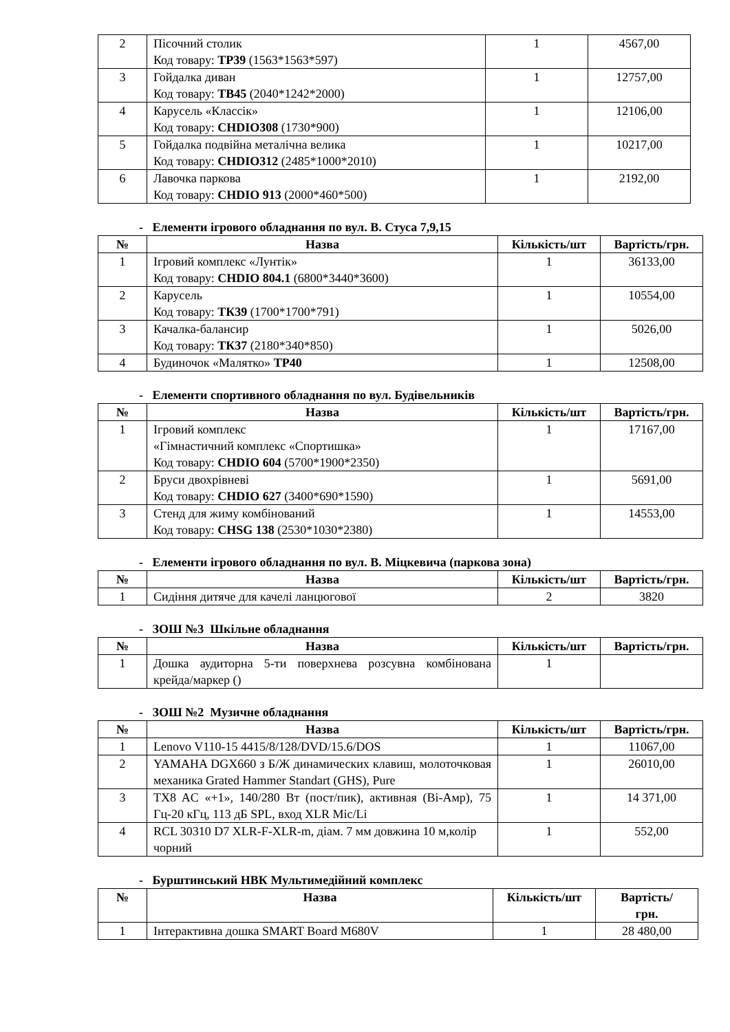| 2 | Пісочний столик Код товару: ТР39 (1563*1563*597) | 1 | 4567,00 |
| 3 | Гойдалка диван Код товару: ТВ45 (2040*1242*2000) | 1 | 12757,00 |
| 4 | Карусель «Классік» Код товару: CHDIO308 (1730*900) | 1 | 12106,00 |
| 5 | Гойдалка подвійна металічна велика Код товару: CHDIO312 (2485*1000*2010) | 1 | 10217,00 |
| 6 | Лавочка паркова Код товару: CHDIO 913 (2000*460*500) | 1 | 2192,00 |
- Елементи ігрового обладнання по вул. В. Стуса 7,9,15
| № | Назва | Кількість/шт | Вартість/грн. |
| --- | --- | --- | --- |
| 1 | Ігровий комплекс «Лунтік» Код товару: CHDIO 804.1 (6800*3440*3600) | 1 | 36133,00 |
| 2 | Карусель Код товару: ТК39 (1700*1700*791) | 1 | 10554,00 |
| 3 | Качалка-балансир Код товару: ТК37 (2180*340*850) | 1 | 5026,00 |
| 4 | Будиночок «Малятко» ТР40 | 1 | 12508,00 |
- Елементи спортивного обладнання по вул. Будівельників
| № | Назва | Кількість/шт | Вартість/грн. |
| --- | --- | --- | --- |
| 1 | Ігровий комплекс «Гімнастичний комплекс «Спортишка» Код товару: CHDIO 604 (5700*1900*2350) | 1 | 17167,00 |
| 2 | Бруси двохрівневі Код товару: CHDIO 627 (3400*690*1590) | 1 | 5691,00 |
| 3 | Стенд для жиму комбінований Код товару: CHSG 138 (2530*1030*2380) | 1 | 14553,00 |
- Елементи ігрового обладнання по вул. В. Міцкевича (паркова зона)
| № | Назва | Кількість/шт | Вартість/грн. |
| --- | --- | --- | --- |
| 1 | Сидіння дитяче для качелі ланцюгової | 2 | 3820 |
- ЗОШ №3 Шкільне обладнання
| № | Назва | Кількість/шт | Вартість/грн. |
| --- | --- | --- | --- |
| 1 | Дошка аудиторна 5-ти поверхнева розсувна комбінована крейда/маркер () | 1 | |
- ЗОШ №2 Музичне обладнання
| № | Назва | Кількість/шт | Вартість/грн. |
| --- | --- | --- | --- |
| 1 | Lenovo V110-15 4415/8/128/DVD/15.6/DOS | 1 | 11067,00 |
| 2 | YAMAHA DGX660 з Б/Ж динамических клавиш, молоточковая механика Grated Hammer Standart (GHS), Pure | 1 | 26010,00 |
| 3 | TX8 AC «+1», 140/280 Вт (пост/пик), активная (Bi-Амр), 75 Гц-20 кГц, 113 дБ SPL, вход XLR Mic/Li | 1 | 14 371,00 |
| 4 | RCL 30310 D7 XLR-F-XLR-m, діам. 7 мм довжина 10 м,колір чорний | 1 | 552,00 |
- Бурштинський НВК Мультимедійний комплекс
| № | Назва | Кількість/шт | Вартість/ грн. |
| --- | --- | --- | --- |
| 1 | Інтерактивна дошка SMART Board M680V | 1 | 28 480,00 |